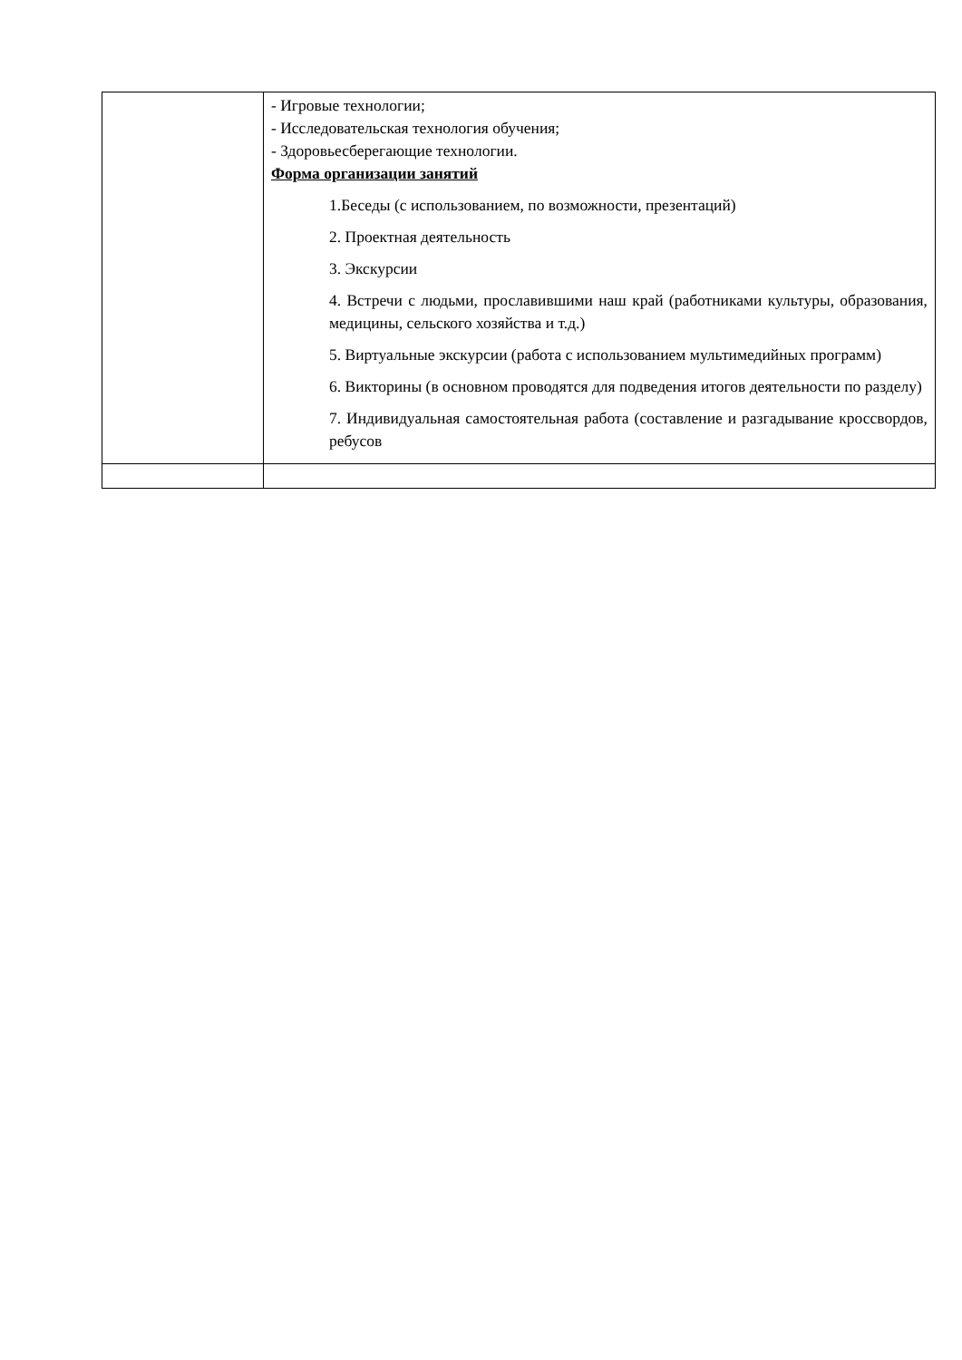| | - Игровые технологии; - Исследовательская технология обучения; - Здоровьесберегающие технологии. Форма организации занятий 1.Беседы (с использованием, по возможности, презентаций) 2. Проектная деятельность 3. Экскурсии 4. Встречи с людьми, прославившими наш край (работниками культуры, образования, медицины, сельского хозяйства и т.д.) 5. Виртуальные экскурсии (работа с использованием мультимедийных программ) 6. Викторины (в основном проводятся для подведения итогов деятельности по разделу) 7. Индивидуальная самостоятельная работа (составление и разгадывание кроссвордов, ребусов |